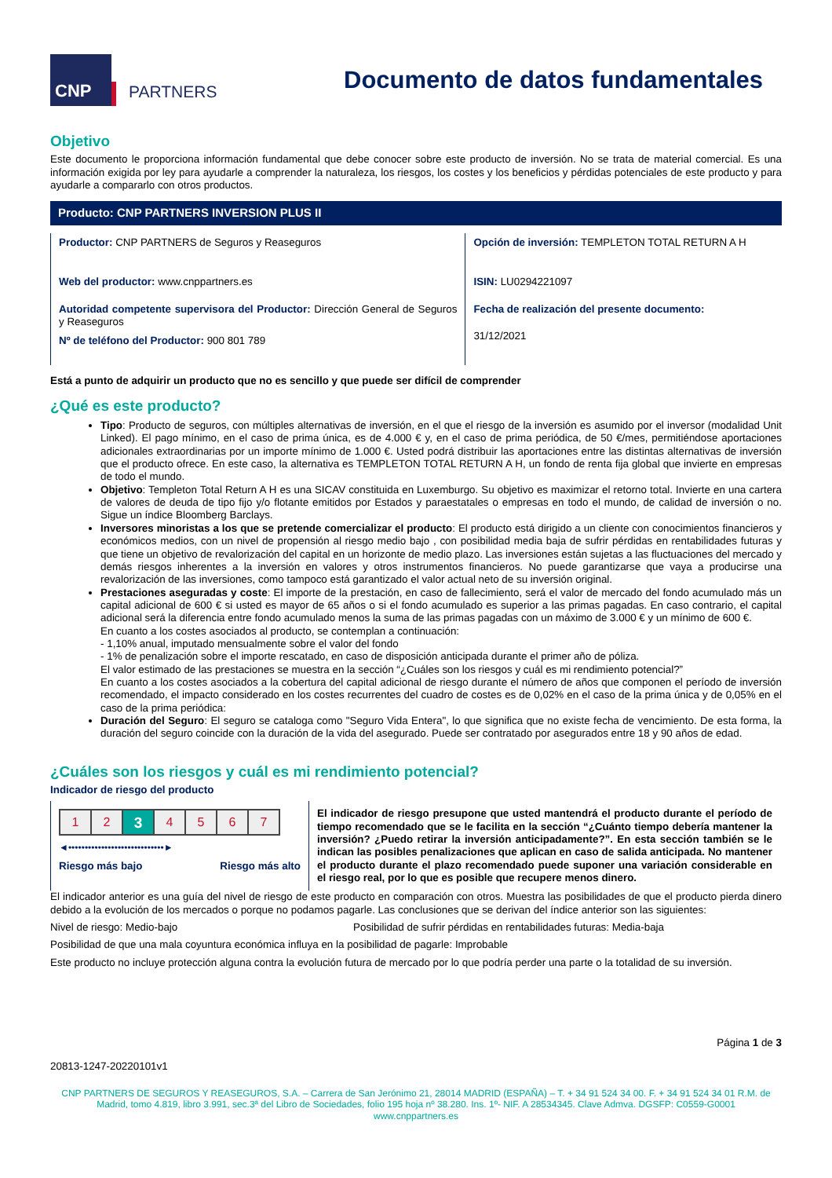CNP
PARTNERS
Documento de datos fundamentales
Objetivo
Este documento le proporciona información fundamental que debe conocer sobre este producto de inversión. No se trata de material comercial. Es una información exigida por ley para ayudarle a comprender la naturaleza, los riesgos, los costes y los beneficios y pérdidas potenciales de este producto y para ayudarle a compararlo con otros productos.
Producto: CNP PARTNERS INVERSION PLUS II
Productor: CNP PARTNERS de Seguros y Reaseguros
Web del productor: www.cnppartners.es
Autoridad competente supervisora del Productor: Dirección General de Seguros y Reaseguros
Nº de teléfono del Productor: 900 801 789
Opción de inversión: TEMPLETON TOTAL RETURN A H
ISIN: LU0294221097
Fecha de realización del presente documento:
31/12/2021
Está a punto de adquirir un producto que no es sencillo y que puede ser difícil de comprender
¿Qué es este producto?
Tipo: Producto de seguros, con múltiples alternativas de inversión, en el que el riesgo de la inversión es asumido por el inversor (modalidad Unit Linked). El pago mínimo, en el caso de prima única, es de 4.000 € y, en el caso de prima periódica, de 50 €/mes, permitiéndose aportaciones adicionales extraordinarias por un importe mínimo de 1.000 €. Usted podrá distribuir las aportaciones entre las distintas alternativas de inversión que el producto ofrece. En este caso, la alternativa es TEMPLETON TOTAL RETURN A H, un fondo de renta fija global que invierte en empresas de todo el mundo.
Objetivo: Templeton Total Return A H es una SICAV constituida en Luxemburgo. Su objetivo es maximizar el retorno total. Invierte en una cartera de valores de deuda de tipo fijo y/o flotante emitidos por Estados y paraestatales o empresas en todo el mundo, de calidad de inversión o no. Sigue un índice Bloomberg Barclays.
Inversores minoristas a los que se pretende comercializar el producto: El producto está dirigido a un cliente con conocimientos financieros y económicos medios, con un nivel de propensión al riesgo medio bajo , con posibilidad media baja de sufrir pérdidas en rentabilidades futuras y que tiene un objetivo de revalorización del capital en un horizonte de medio plazo. Las inversiones están sujetas a las fluctuaciones del mercado y demás riesgos inherentes a la inversión en valores y otros instrumentos financieros. No puede garantizarse que vaya a producirse una revalorización de las inversiones, como tampoco está garantizado el valor actual neto de su inversión original.
Prestaciones aseguradas y coste: El importe de la prestación, en caso de fallecimiento, será el valor de mercado del fondo acumulado más un capital adicional de 600 € si usted es mayor de 65 años o si el fondo acumulado es superior a las primas pagadas. En caso contrario, el capital adicional será la diferencia entre fondo acumulado menos la suma de las primas pagadas con un máximo de 3.000 € y un mínimo de 600 €.
En cuanto a los costes asociados al producto, se contemplan a continuación:
- 1,10% anual, imputado mensualmente sobre el valor del fondo
- 1% de penalización sobre el importe rescatado, en caso de disposición anticipada durante el primer año de póliza.
El valor estimado de las prestaciones se muestra en la sección “¿Cuáles son los riesgos y cuál es mi rendimiento potencial?”
En cuanto a los costes asociados a la cobertura del capital adicional de riesgo durante el número de años que componen el período de inversión recomendado, el impacto considerado en los costes recurrentes del cuadro de costes es de 0,02% en el caso de la prima única y de 0,05% en el caso de la prima periódica:
Duración del Seguro: El seguro se cataloga como "Seguro Vida Entera", lo que significa que no existe fecha de vencimiento. De esta forma, la duración del seguro coincide con la duración de la vida del asegurado. Puede ser contratado por asegurados entre 18 y 90 años de edad.
¿Cuáles son los riesgos y cuál es mi rendimiento potencial?
Indicador de riesgo del producto
| 1 | 2 | 3 | 4 | 5 | 6 | 7 |
◄•••••••••••••••••••••••••••••►
Riesgo más bajo Riesgo más alto
El indicador de riesgo presupone que usted mantendrá el producto durante el período de tiempo recomendado que se le facilita en la sección “¿Cuánto tiempo debería mantener la inversión? ¿Puedo retirar la inversión anticipadamente?”. En esta sección también se le indican las posibles penalizaciones que aplican en caso de salida anticipada. No mantener el producto durante el plazo recomendado puede suponer una variación considerable en el riesgo real, por lo que es posible que recupere menos dinero.
El indicador anterior es una guía del nivel de riesgo de este producto en comparación con otros. Muestra las posibilidades de que el producto pierda dinero debido a la evolución de los mercados o porque no podamos pagarle. Las conclusiones que se derivan del índice anterior son las siguientes:
Nivel de riesgo: Medio-bajo Posibilidad de sufrir pérdidas en rentabilidades futuras: Media-baja
Posibilidad de que una mala coyuntura económica influya en la posibilidad de pagarle: Improbable
Este producto no incluye protección alguna contra la evolución futura de mercado por lo que podría perder una parte o la totalidad de su inversión.
Página 1 de 3
20813-1247-20220101v1
CNP PARTNERS DE SEGUROS Y REASEGUROS, S.A. – Carrera de San Jerónimo 21, 28014 MADRID (ESPAÑA) – T. + 34 91 524 34 00. F. + 34 91 524 34 01 R.M. de Madrid, tomo 4.819, libro 3.991, sec.3ª del Libro de Sociedades, folio 195 hoja nº 38.280. Ins. 1º- NIF. A 28534345. Clave Admva. DGSFP: C0559-G0001
www.cnppartners.es